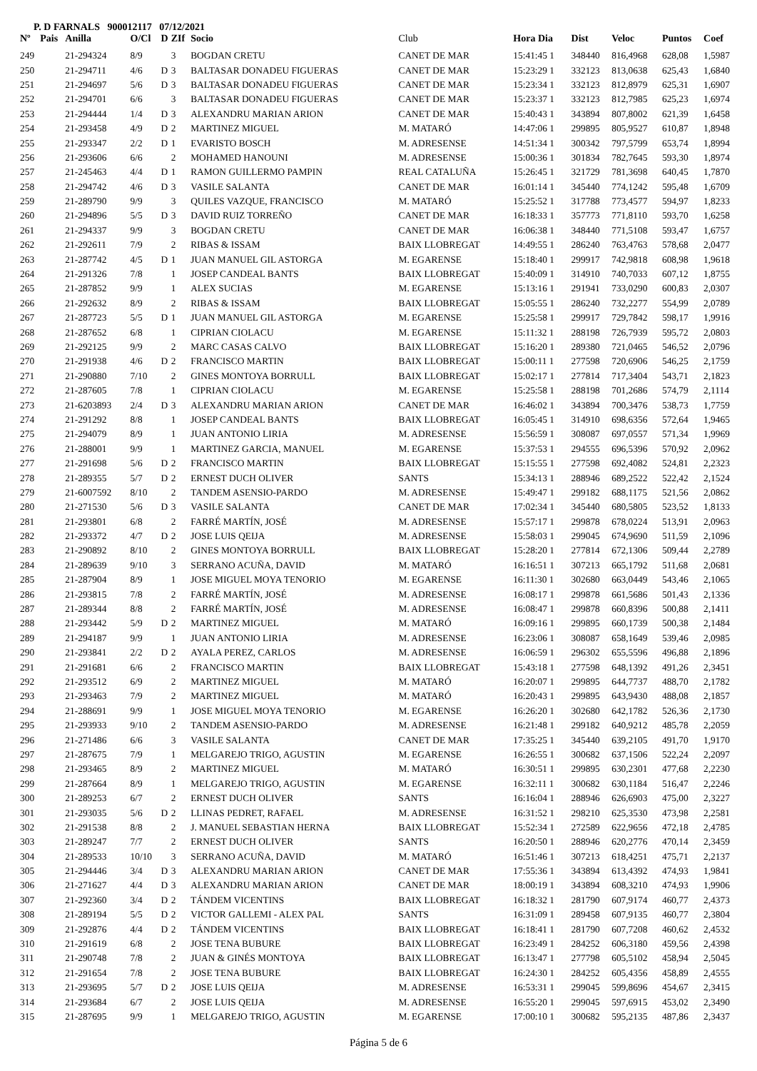P. D FARNALS 900012117 07/12/2021
| Nº | Pais | Anilla | O/Cl | D | ZIf | Socio | Club | Hora Dia | Dist | Veloc | Puntos | Coef |
| --- | --- | --- | --- | --- | --- | --- | --- | --- | --- | --- | --- | --- |
| 249 | | 21-294324 | 8/9 | | 3 | BOGDAN CRETU | CANET DE MAR | 15:41:45 1 | 348440 | 816,4968 | 628,08 | 1,5987 |
| 250 | | 21-294711 | 4/6 | D | 3 | BALTASAR DONADEU FIGUERAS | CANET DE MAR | 15:23:29 1 | 332123 | 813,0638 | 625,43 | 1,6840 |
| 251 | | 21-294697 | 5/6 | D | 3 | BALTASAR DONADEU FIGUERAS | CANET DE MAR | 15:23:34 1 | 332123 | 812,8979 | 625,31 | 1,6907 |
| 252 | | 21-294701 | 6/6 | | 3 | BALTASAR DONADEU FIGUERAS | CANET DE MAR | 15:23:37 1 | 332123 | 812,7985 | 625,23 | 1,6974 |
| 253 | | 21-294444 | 1/4 | D | 3 | ALEXANDRU MARIAN ARION | CANET DE MAR | 15:40:43 1 | 343894 | 807,8002 | 621,39 | 1,6458 |
| 254 | | 21-293458 | 4/9 | D | 2 | MARTINEZ MIGUEL | M. MATARÓ | 14:47:06 1 | 299895 | 805,9527 | 610,87 | 1,8948 |
| 255 | | 21-293347 | 2/2 | D | 1 | EVARISTO BOSCH | M. ADRESENSE | 14:51:34 1 | 300342 | 797,5799 | 653,74 | 1,8994 |
| 256 | | 21-293606 | 6/6 | | 2 | MOHAMED HANOUNI | M. ADRESENSE | 15:00:36 1 | 301834 | 782,7645 | 593,30 | 1,8974 |
| 257 | | 21-245463 | 4/4 | D | 1 | RAMON GUILLERMO PAMPIN | REAL CATALUÑA | 15:26:45 1 | 321729 | 781,3698 | 640,45 | 1,7870 |
| 258 | | 21-294742 | 4/6 | D | 3 | VASILE SALANTA | CANET DE MAR | 16:01:14 1 | 345440 | 774,1242 | 595,48 | 1,6709 |
| 259 | | 21-289790 | 9/9 | | 3 | QUILES VAZQUE, FRANCISCO | M. MATARÓ | 15:25:52 1 | 317788 | 773,4577 | 594,97 | 1,8233 |
| 260 | | 21-294896 | 5/5 | D | 3 | DAVID RUIZ TORREÑO | CANET DE MAR | 16:18:33 1 | 357773 | 771,8110 | 593,70 | 1,6258 |
| 261 | | 21-294337 | 9/9 | | 3 | BOGDAN CRETU | CANET DE MAR | 16:06:38 1 | 348440 | 771,5108 | 593,47 | 1,6757 |
| 262 | | 21-292611 | 7/9 | | 2 | RIBAS & ISSAM | BAIX LLOBREGAT | 14:49:55 1 | 286240 | 763,4763 | 578,68 | 2,0477 |
| 263 | | 21-287742 | 4/5 | D | 1 | JUAN MANUEL GIL ASTORGA | M. EGARENSE | 15:18:40 1 | 299917 | 742,9818 | 608,98 | 1,9618 |
| 264 | | 21-291326 | 7/8 | | 1 | JOSEP CANDEAL BANTS | BAIX LLOBREGAT | 15:40:09 1 | 314910 | 740,7033 | 607,12 | 1,8755 |
| 265 | | 21-287852 | 9/9 | | 1 | ALEX SUCIAS | M. EGARENSE | 15:13:16 1 | 291941 | 733,0290 | 600,83 | 2,0307 |
| 266 | | 21-292632 | 8/9 | | 2 | RIBAS & ISSAM | BAIX LLOBREGAT | 15:05:55 1 | 286240 | 732,2277 | 554,99 | 2,0789 |
| 267 | | 21-287723 | 5/5 | D | 1 | JUAN MANUEL GIL ASTORGA | M. EGARENSE | 15:25:58 1 | 299917 | 729,7842 | 598,17 | 1,9916 |
| 268 | | 21-287652 | 6/8 | | 1 | CIPRIAN CIOLACU | M. EGARENSE | 15:11:32 1 | 288198 | 726,7939 | 595,72 | 2,0803 |
| 269 | | 21-292125 | 9/9 | | 2 | MARC CASAS CALVO | BAIX LLOBREGAT | 15:16:20 1 | 289380 | 721,0465 | 546,52 | 2,0796 |
| 270 | | 21-291938 | 4/6 | D | 2 | FRANCISCO MARTIN | BAIX LLOBREGAT | 15:00:11 1 | 277598 | 720,6906 | 546,25 | 2,1759 |
| 271 | | 21-290880 | 7/10 | | 2 | GINES MONTOYA BORRULL | BAIX LLOBREGAT | 15:02:17 1 | 277814 | 717,3404 | 543,71 | 2,1823 |
| 272 | | 21-287605 | 7/8 | | 1 | CIPRIAN CIOLACU | M. EGARENSE | 15:25:58 1 | 288198 | 701,2686 | 574,79 | 2,1114 |
| 273 | | 21-6203893 | 2/4 | D | 3 | ALEXANDRU MARIAN ARION | CANET DE MAR | 16:46:02 1 | 343894 | 700,3476 | 538,73 | 1,7759 |
| 274 | | 21-291292 | 8/8 | | 1 | JOSEP CANDEAL BANTS | BAIX LLOBREGAT | 16:05:45 1 | 314910 | 698,6356 | 572,64 | 1,9465 |
| 275 | | 21-294079 | 8/9 | | 1 | JUAN ANTONIO LIRIA | M. ADRESENSE | 15:56:59 1 | 308087 | 697,0557 | 571,34 | 1,9969 |
| 276 | | 21-288001 | 9/9 | | 1 | MARTINEZ GARCIA, MANUEL | M. EGARENSE | 15:37:53 1 | 294555 | 696,5396 | 570,92 | 2,0962 |
| 277 | | 21-291698 | 5/6 | D | 2 | FRANCISCO MARTIN | BAIX LLOBREGAT | 15:15:55 1 | 277598 | 692,4082 | 524,81 | 2,2323 |
| 278 | | 21-289355 | 5/7 | D | 2 | ERNEST DUCH OLIVER | SANTS | 15:34:13 1 | 288946 | 689,2522 | 522,42 | 2,1524 |
| 279 | | 21-6007592 | 8/10 | | 2 | TANDEM ASENSIO-PARDO | M. ADRESENSE | 15:49:47 1 | 299182 | 688,1175 | 521,56 | 2,0862 |
| 280 | | 21-271530 | 5/6 | D | 3 | VASILE SALANTA | CANET DE MAR | 17:02:34 1 | 345440 | 680,5805 | 523,52 | 1,8133 |
| 281 | | 21-293801 | 6/8 | | 2 | FARRÉ MARTÍN, JOSÉ | M. ADRESENSE | 15:57:17 1 | 299878 | 678,0224 | 513,91 | 2,0963 |
| 282 | | 21-293372 | 4/7 | D | 2 | JOSE LUIS QEIJA | M. ADRESENSE | 15:58:03 1 | 299045 | 674,9690 | 511,59 | 2,1096 |
| 283 | | 21-290892 | 8/10 | | 2 | GINES MONTOYA BORRULL | BAIX LLOBREGAT | 15:28:20 1 | 277814 | 672,1306 | 509,44 | 2,2789 |
| 284 | | 21-289639 | 9/10 | | 3 | SERRANO ACUÑA, DAVID | M. MATARÓ | 16:16:51 1 | 307213 | 665,1792 | 511,68 | 2,0681 |
| 285 | | 21-287904 | 8/9 | | 1 | JOSE MIGUEL MOYA TENORIO | M. EGARENSE | 16:11:30 1 | 302680 | 663,0449 | 543,46 | 2,1065 |
| 286 | | 21-293815 | 7/8 | | 2 | FARRÉ MARTÍN, JOSÉ | M. ADRESENSE | 16:08:17 1 | 299878 | 661,5686 | 501,43 | 2,1336 |
| 287 | | 21-289344 | 8/8 | | 2 | FARRÉ MARTÍN, JOSÉ | M. ADRESENSE | 16:08:47 1 | 299878 | 660,8396 | 500,88 | 2,1411 |
| 288 | | 21-293442 | 5/9 | D | 2 | MARTINEZ MIGUEL | M. MATARÓ | 16:09:16 1 | 299895 | 660,1739 | 500,38 | 2,1484 |
| 289 | | 21-294187 | 9/9 | | 1 | JUAN ANTONIO LIRIA | M. ADRESENSE | 16:23:06 1 | 308087 | 658,1649 | 539,46 | 2,0985 |
| 290 | | 21-293841 | 2/2 | D | 2 | AYALA PEREZ, CARLOS | M. ADRESENSE | 16:06:59 1 | 296302 | 655,5596 | 496,88 | 2,1896 |
| 291 | | 21-291681 | 6/6 | | 2 | FRANCISCO MARTIN | BAIX LLOBREGAT | 15:43:18 1 | 277598 | 648,1392 | 491,26 | 2,3451 |
| 292 | | 21-293512 | 6/9 | | 2 | MARTINEZ MIGUEL | M. MATARÓ | 16:20:07 1 | 299895 | 644,7737 | 488,70 | 2,1782 |
| 293 | | 21-293463 | 7/9 | | 2 | MARTINEZ MIGUEL | M. MATARÓ | 16:20:43 1 | 299895 | 643,9430 | 488,08 | 2,1857 |
| 294 | | 21-288691 | 9/9 | | 1 | JOSE MIGUEL MOYA TENORIO | M. EGARENSE | 16:26:20 1 | 302680 | 642,1782 | 526,36 | 2,1730 |
| 295 | | 21-293933 | 9/10 | | 2 | TANDEM ASENSIO-PARDO | M. ADRESENSE | 16:21:48 1 | 299182 | 640,9212 | 485,78 | 2,2059 |
| 296 | | 21-271486 | 6/6 | | 3 | VASILE SALANTA | CANET DE MAR | 17:35:25 1 | 345440 | 639,2105 | 491,70 | 1,9170 |
| 297 | | 21-287675 | 7/9 | | 1 | MELGAREJO TRIGO, AGUSTIN | M. EGARENSE | 16:26:55 1 | 300682 | 637,1506 | 522,24 | 2,2097 |
| 298 | | 21-293465 | 8/9 | | 2 | MARTINEZ MIGUEL | M. MATARÓ | 16:30:51 1 | 299895 | 630,2301 | 477,68 | 2,2230 |
| 299 | | 21-287664 | 8/9 | | 1 | MELGAREJO TRIGO, AGUSTIN | M. EGARENSE | 16:32:11 1 | 300682 | 630,1184 | 516,47 | 2,2246 |
| 300 | | 21-289253 | 6/7 | | 2 | ERNEST DUCH OLIVER | SANTS | 16:16:04 1 | 288946 | 626,6903 | 475,00 | 2,3227 |
| 301 | | 21-293035 | 5/6 | D | 2 | LLINAS PEDRET, RAFAEL | M. ADRESENSE | 16:31:52 1 | 298210 | 625,3530 | 473,98 | 2,2581 |
| 302 | | 21-291538 | 8/8 | | 2 | J. MANUEL SEBASTIAN HERNA | BAIX LLOBREGAT | 15:52:34 1 | 272589 | 622,9656 | 472,18 | 2,4785 |
| 303 | | 21-289247 | 7/7 | | 2 | ERNEST DUCH OLIVER | SANTS | 16:20:50 1 | 288946 | 620,2776 | 470,14 | 2,3459 |
| 304 | | 21-289533 | 10/10 | | 3 | SERRANO ACUÑA, DAVID | M. MATARÓ | 16:51:46 1 | 307213 | 618,4251 | 475,71 | 2,2137 |
| 305 | | 21-294446 | 3/4 | D | 3 | ALEXANDRU MARIAN ARION | CANET DE MAR | 17:55:36 1 | 343894 | 613,4392 | 474,93 | 1,9841 |
| 306 | | 21-271627 | 4/4 | D | 3 | ALEXANDRU MARIAN ARION | CANET DE MAR | 18:00:19 1 | 343894 | 608,3210 | 474,93 | 1,9906 |
| 307 | | 21-292360 | 3/4 | D | 2 | TÁNDEM VICENTINS | BAIX LLOBREGAT | 16:18:32 1 | 281790 | 607,9174 | 460,77 | 2,4373 |
| 308 | | 21-289194 | 5/5 | D | 2 | VICTOR GALLEMI - ALEX PAL | SANTS | 16:31:09 1 | 289458 | 607,9135 | 460,77 | 2,3804 |
| 309 | | 21-292876 | 4/4 | D | 2 | TÁNDEM VICENTINS | BAIX LLOBREGAT | 16:18:41 1 | 281790 | 607,7208 | 460,62 | 2,4532 |
| 310 | | 21-291619 | 6/8 | | 2 | JOSE TENA BUBURE | BAIX LLOBREGAT | 16:23:49 1 | 284252 | 606,3180 | 459,56 | 2,4398 |
| 311 | | 21-290748 | 7/8 | | 2 | JUAN & GINÉS MONTOYA | BAIX LLOBREGAT | 16:13:47 1 | 277798 | 605,5102 | 458,94 | 2,5045 |
| 312 | | 21-291654 | 7/8 | | 2 | JOSE TENA BUBURE | BAIX LLOBREGAT | 16:24:30 1 | 284252 | 605,4356 | 458,89 | 2,4555 |
| 313 | | 21-293695 | 5/7 | D | 2 | JOSE LUIS QEIJA | M. ADRESENSE | 16:53:31 1 | 299045 | 599,8696 | 454,67 | 2,3415 |
| 314 | | 21-293684 | 6/7 | | 2 | JOSE LUIS QEIJA | M. ADRESENSE | 16:55:20 1 | 299045 | 597,6915 | 453,02 | 2,3490 |
| 315 | | 21-287695 | 9/9 | | 1 | MELGAREJO TRIGO, AGUSTIN | M. EGARENSE | 17:00:10 1 | 300682 | 595,2135 | 487,86 | 2,3437 |
Página 5 de 6